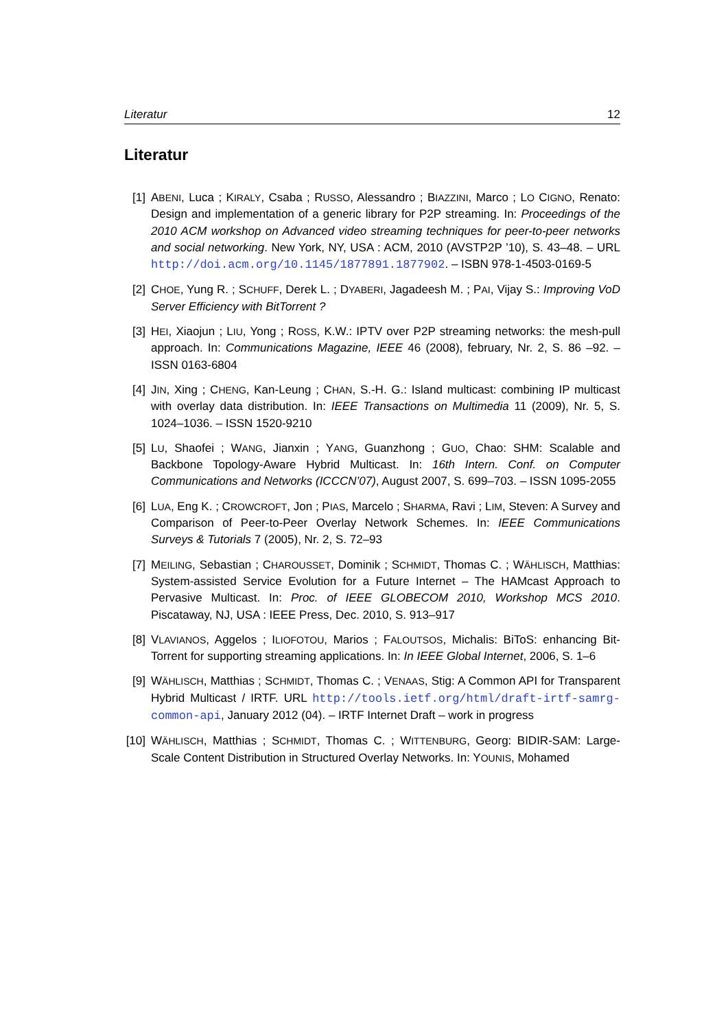Literatur 12
Literatur
[1] ABENI, Luca ; KIRALY, Csaba ; RUSSO, Alessandro ; BIAZZINI, Marco ; LO CIGNO, Renato: Design and implementation of a generic library for P2P streaming. In: Proceedings of the 2010 ACM workshop on Advanced video streaming techniques for peer-to-peer networks and social networking. New York, NY, USA : ACM, 2010 (AVSTP2P ’10), S. 43–48. – URL http://doi.acm.org/10.1145/1877891.1877902. – ISBN 978-1-4503-0169-5
[2] CHOE, Yung R. ; SCHUFF, Derek L. ; DYABERI, Jagadeesh M. ; PAI, Vijay S.: Improving VoD Server Efficiency with BitTorrent ?
[3] HEI, Xiaojun ; LIU, Yong ; ROSS, K.W.: IPTV over P2P streaming networks: the mesh-pull approach. In: Communications Magazine, IEEE 46 (2008), february, Nr. 2, S. 86 –92. – ISSN 0163-6804
[4] JIN, Xing ; CHENG, Kan-Leung ; CHAN, S.-H. G.: Island multicast: combining IP multicast with overlay data distribution. In: IEEE Transactions on Multimedia 11 (2009), Nr. 5, S. 1024–1036. – ISSN 1520-9210
[5] LU, Shaofei ; WANG, Jianxin ; YANG, Guanzhong ; GUO, Chao: SHM: Scalable and Backbone Topology-Aware Hybrid Multicast. In: 16th Intern. Conf. on Computer Communications and Networks (ICCCN’07), August 2007, S. 699–703. – ISSN 1095-2055
[6] LUA, Eng K. ; CROWCROFT, Jon ; PIAS, Marcelo ; SHARMA, Ravi ; LIM, Steven: A Survey and Comparison of Peer-to-Peer Overlay Network Schemes. In: IEEE Communications Surveys & Tutorials 7 (2005), Nr. 2, S. 72–93
[7] MEILING, Sebastian ; CHAROUSSET, Dominik ; SCHMIDT, Thomas C. ; WÄHLISCH, Matthias: System-assisted Service Evolution for a Future Internet – The HAMcast Approach to Pervasive Multicast. In: Proc. of IEEE GLOBECOM 2010, Workshop MCS 2010. Piscataway, NJ, USA : IEEE Press, Dec. 2010, S. 913–917
[8] VLAVIANOS, Aggelos ; ILIOFOTOU, Marios ; FALOUTSOS, Michalis: BiToS: enhancing Bit-Torrent for supporting streaming applications. In: In IEEE Global Internet, 2006, S. 1–6
[9] WÄHLISCH, Matthias ; SCHMIDT, Thomas C. ; VENAAS, Stig: A Common API for Transparent Hybrid Multicast / IRTF. URL http://tools.ietf.org/html/draft-irtf-samrg-common-api, January 2012 (04). – IRTF Internet Draft – work in progress
[10]
WÄHLISCH, Matthias ; SCHMIDT, Thomas C. ; WITTENBURG, Georg: BIDIR-SAM: Large-Scale Content Distribution in Structured Overlay Networks. In: YOUNIS, Mohamed